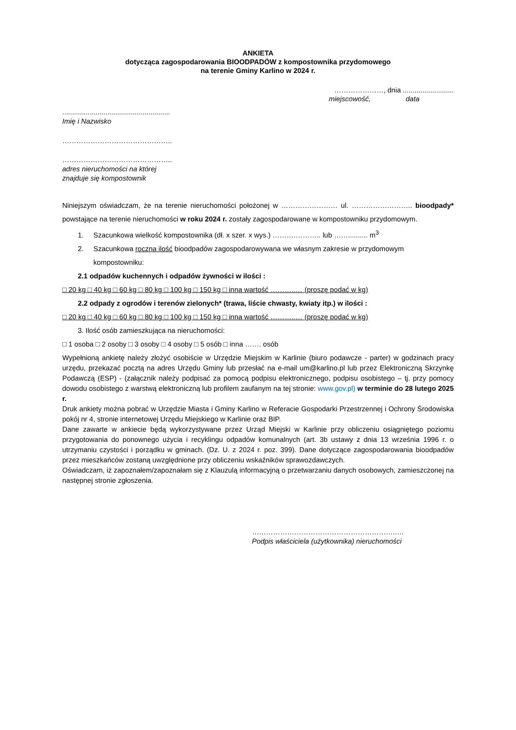ANKIETA
dotycząca zagospodarowania BIOODPADÓW z kompostownika przydomowego
na terenie Gminy Karlino w 2024 r.
…………………, dnia ..........................
miejscowość, data
.......................................................
Imię i Nazwisko
………………………………………..
………………………………………..
adres nieruchomości na której
znajduje się kompostownik
Niniejszym oświadczam, że na terenie nieruchomości położonej w …………………… ul. …………………….. bioodpady* powstające na terenie nieruchomości w roku 2024 r. zostały zagospodarowane w kompostowniku przydomowym.
1. Szacunkowa wielkość kompostownika (dł. x szer. x wys.) ……….……….. lub …….......... m<sup>3</sup>
2. Szacunkowa roczna ilość bioodpadów zagospodarowywana we własnym zakresie w przydomowym kompostowniku:
2.1 odpadów kuchennych i odpadów żywności w ilości :
□ 20 kg □ 40 kg □ 60 kg □ 80 kg □ 100 kg □ 150 kg □ inna wartość ………..… (proszę podać w kg)
2.2 odpady z ogrodów i terenów zielonych* (trawa, liście chwasty, kwiaty itp.) w ilości :
□ 20 kg □ 40 kg □ 60 kg □ 80 kg □ 100 kg □ 150 kg □ inna wartość ………..… (proszę podać w kg)
3. Ilość osób zamieszkująca na nieruchomości:
□ 1 osoba □ 2 osoby □ 3 osoby □ 4 osoby □ 5 osób □ inna ……. osób
Wypełnioną ankietę należy złożyć osobiście w Urzędzie Miejskim w Karlinie (biuro podawcze - parter) w godzinach pracy urzędu, przekazać pocztą na adres Urzędu Gminy lub przesłać na e-mail um@karlino.pl lub przez Elektroniczną Skrzynkę Podawczą (ESP) - (załącznik należy podpisać za pomocą podpisu elektronicznego, podpisu osobistego – tj. przy pomocy dowodu osobistego z warstwą elektroniczną lub profilem zaufanym na tej stronie: www.gov.pl) w terminie do 28 lutego 2025 r.
Druk ankiety można pobrać w Urzędzie Miasta i Gminy Karlino w Referacie Gospodarki Przestrzennej i Ochrony Środowiska pokój nr 4, stronie internetowej Urzędu Miejskiego w Karlinie oraz BIP.
Dane zawarte w ankiecie będą wykorzystywane przez Urząd Miejski w Karlinie przy obliczeniu osiągniętego poziomu przygotowania do ponownego użycia i recyklingu odpadów komunalnych (art. 3b ustawy z dnia 13 września 1996 r. o utrzymaniu czystości i porządku w gminach. (Dz. U. z 2024 r. poz. 399). Dane dotyczące zagospodarowania bioodpadów przez mieszkańców zostaną uwzględnione przy obliczeniu wskaźników sprawozdawczych.
Oświadczam, iż zapoznałem/zapoznałam się z Klauzulą informacyjną o przetwarzaniu danych osobowych, zamieszczonej na następnej stronie zgłoszenia.
……………………………………………………..…
Podpis właściciela (użytkownika) nieruchomości